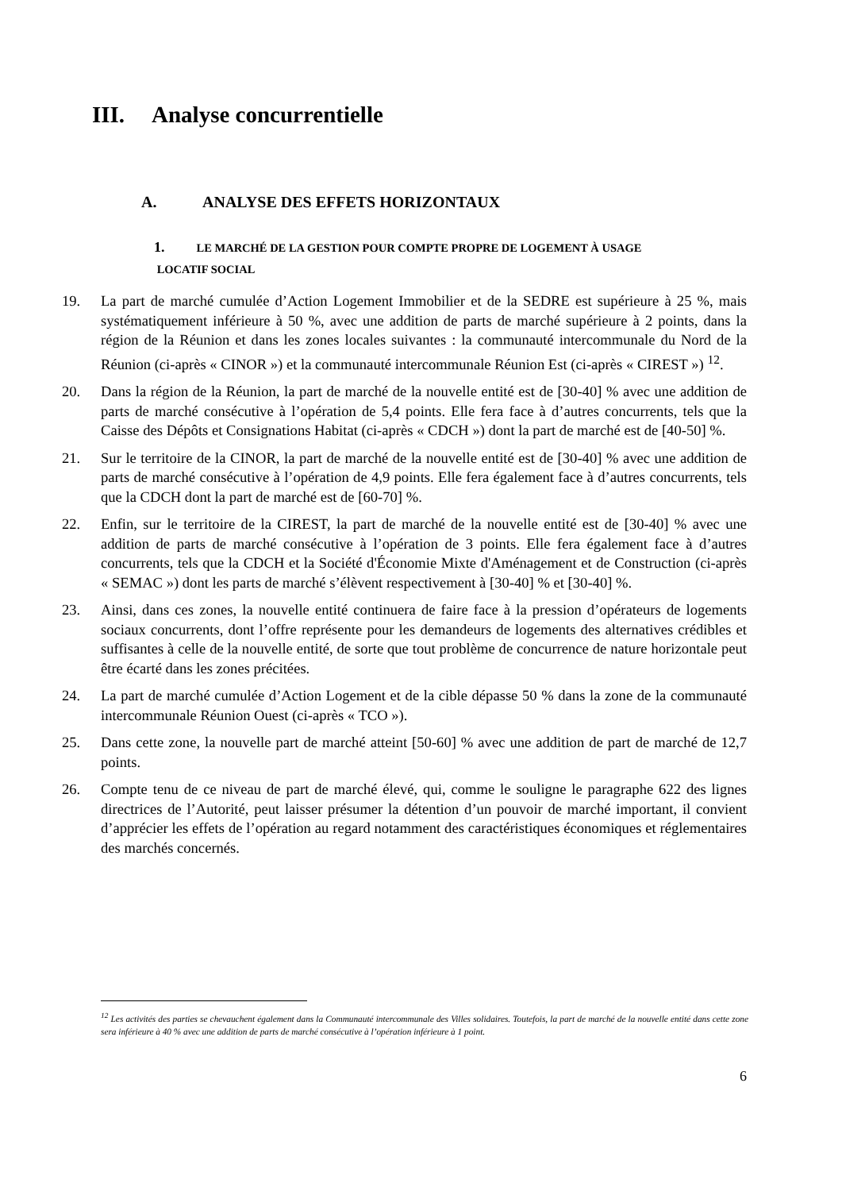III. Analyse concurrentielle
A. ANALYSE DES EFFETS HORIZONTAUX
1. LE MARCHÉ DE LA GESTION POUR COMPTE PROPRE DE LOGEMENT À USAGE
LOCATIF SOCIAL
19. La part de marché cumulée d’Action Logement Immobilier et de la SEDRE est supérieure à 25 %, mais systématiquement inférieure à 50 %, avec une addition de parts de marché supérieure à 2 points, dans la région de la Réunion et dans les zones locales suivantes : la communauté intercommunale du Nord de la Réunion (ci-après « CINOR ») et la communauté intercommunale Réunion Est (ci-après « CIREST ») <sup>12</sup>.
20. Dans la région de la Réunion, la part de marché de la nouvelle entité est de [30-40] % avec une addition de parts de marché consécutive à l’opération de 5,4 points. Elle fera face à d’autres concurrents, tels que la Caisse des Dépôts et Consignations Habitat (ci-après « CDCH ») dont la part de marché est de [40-50] %.
21. Sur le territoire de la CINOR, la part de marché de la nouvelle entité est de [30-40] % avec une addition de parts de marché consécutive à l’opération de 4,9 points. Elle fera également face à d’autres concurrents, tels que la CDCH dont la part de marché est de [60-70] %.
22. Enfin, sur le territoire de la CIREST, la part de marché de la nouvelle entité est de [30-40] % avec une addition de parts de marché consécutive à l’opération de 3 points. Elle fera également face à d’autres concurrents, tels que la CDCH et la Société d'Économie Mixte d'Aménagement et de Construction (ci-après « SEMAC ») dont les parts de marché s’élèvent respectivement à [30-40] % et [30-40] %.
23. Ainsi, dans ces zones, la nouvelle entité continuera de faire face à la pression d’opérateurs de logements sociaux concurrents, dont l’offre représente pour les demandeurs de logements des alternatives crédibles et suffisantes à celle de la nouvelle entité, de sorte que tout problème de concurrence de nature horizontale peut être écarté dans les zones précitées.
24. La part de marché cumulée d’Action Logement et de la cible dépasse 50 % dans la zone de la communauté intercommunale Réunion Ouest (ci-après « TCO »).
25. Dans cette zone, la nouvelle part de marché atteint [50-60] % avec une addition de part de marché de 12,7 points.
26. Compte tenu de ce niveau de part de marché élevé, qui, comme le souligne le paragraphe 622 des lignes directrices de l’Autorité, peut laisser présumer la détention d’un pouvoir de marché important, il convient d’apprécier les effets de l’opération au regard notamment des caractéristiques économiques et réglementaires des marchés concernés.
<sup>12</sup> Les activités des parties se chevauchent également dans la Communauté intercommunale des Villes solidaires. Toutefois, la part de marché de la nouvelle entité dans cette zone sera inférieure à 40 % avec une addition de parts de marché consécutive à l’opération inférieure à 1 point.
6